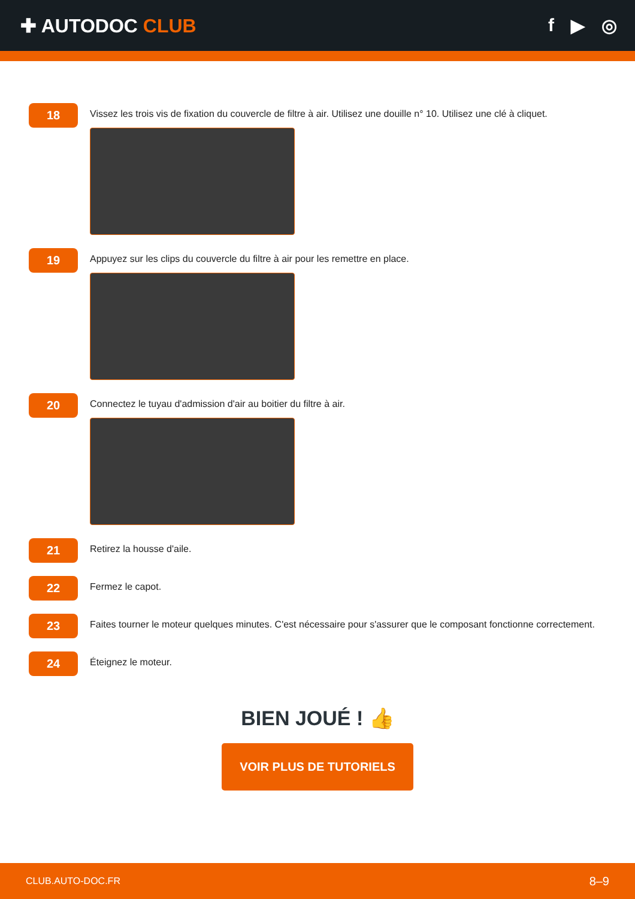✚ AUTODOC CLUB f ▶ ◎
18
Vissez les trois vis de fixation du couvercle de filtre à air. Utilisez une douille n° 10. Utilisez une clé à cliquet.
19
Appuyez sur les clips du couvercle du filtre à air pour les remettre en place.
20
Connectez le tuyau d'admission d'air au boitier du filtre à air.
21
Retirez la housse d'aile.
22
Fermez le capot.
23
Faites tourner le moteur quelques minutes. C'est nécessaire pour s'assurer que le composant fonctionne correctement.
24
Éteignez le moteur.
BIEN JOUÉ ! 👍
VOIR PLUS DE TUTORIELS
CLUB.AUTO-DOC.FR 8–9